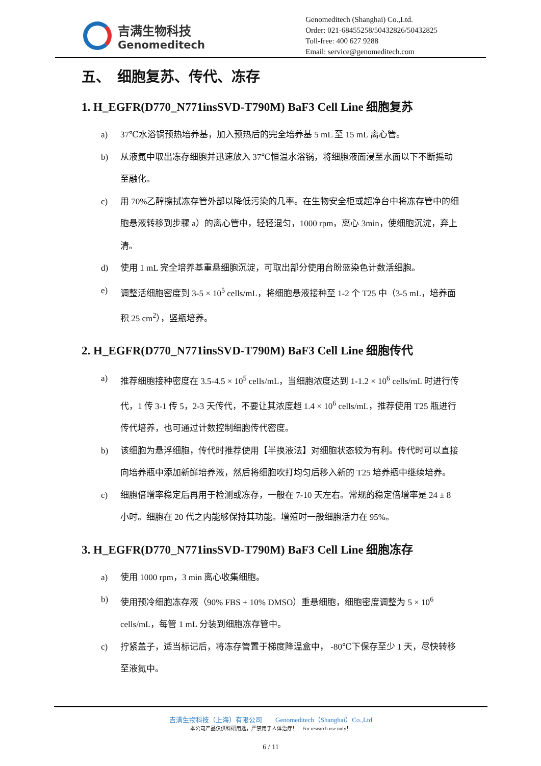吉满生物科技
Genomeditech
Genomeditech (Shanghai) Co.,Ltd.
Order: 021-68455258/50432826/50432825
Toll-free: 400 627 9288
Email: service@genomeditech.com
五、　细胞复苏、传代、冻存
1. H_EGFR(D770_N771insSVD-T790M) BaF3 Cell Line 细胞复苏
a) 37℃水浴锅预热培养基，加入预热后的完全培养基 5 mL 至 15 mL 离心管。
b) 从液氮中取出冻存细胞并迅速放入 37℃恒温水浴锅，将细胞液面浸至水面以下不断摇动至融化。
c) 用 70%乙醇擦拭冻存管外部以降低污染的几率。在生物安全柜或超净台中将冻存管中的细胞悬液转移到步骤 a）的离心管中，轻轻混匀，1000 rpm，离心 3min，使细胞沉淀，弃上清。
d) 使用 1 mL 完全培养基重悬细胞沉淀，可取出部分使用台盼蓝染色计数活细胞。
e) 调整活细胞密度到 3-5 × 10<sup>5</sup> cells/mL，将细胞悬液接种至 1-2 个 T25 中（3-5 mL，培养面积 25 cm<sup>2</sup>），竖瓶培养。
2. H_EGFR(D770_N771insSVD-T790M) BaF3 Cell Line 细胞传代
a) 推荐细胞接种密度在 3.5-4.5 × 10<sup>5</sup> cells/mL，当细胞浓度达到 1-1.2 × 10<sup>6</sup> cells/mL 时进行传代，1 传 3-1 传 5，2-3 天传代，不要让其浓度超 1.4 × 10<sup>6</sup> cells/mL，推荐使用 T25 瓶进行传代培养，也可通过计数控制细胞传代密度。
b) 该细胞为悬浮细胞，传代时推荐使用【半换液法】对细胞状态较为有利。传代时可以直接向培养瓶中添加新鲜培养液，然后将细胞吹打均匀后移入新的 T25 培养瓶中继续培养。
c) 细胞倍增率稳定后再用于检测或冻存，一般在 7-10 天左右。常规的稳定倍增率是 24 ± 8 小时。细胞在 20 代之内能够保持其功能。增殖时一般细胞活力在 95%。
3. H_EGFR(D770_N771insSVD-T790M) BaF3 Cell Line 细胞冻存
a) 使用 1000 rpm，3 min 离心收集细胞。
b) 使用预冷细胞冻存液（90% FBS + 10% DMSO）重悬细胞，细胞密度调整为 5 × 10<sup>6</sup> cells/mL，每管 1 mL 分装到细胞冻存管中。
c) 拧紧盖子，适当标记后，将冻存管置于梯度降温盒中， -80℃下保存至少 1 天，尽快转移至液氮中。
吉满生物科技（上海）有限公司　　Genomeditech（Shanghai）Co.,Ltd
本公司产品仅供科研用途，严禁用于人体治疗！　For research use only！
6 / 11